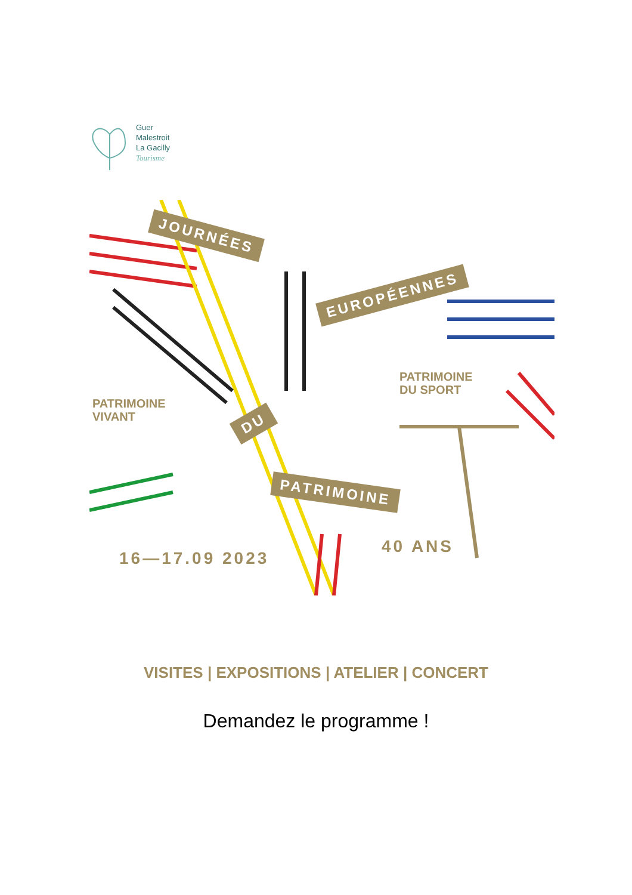Guer
Malestroit
La Gacilly
Tourisme
JOURNÉES
EUROPÉENNES
DU
PATRIMOINE
PATRIMOINE
DU SPORT
PATRIMOINE
VIVANT
40 ANS
16—17.09 2023
VISITES | EXPOSITIONS | ATELIER | CONCERT
Demandez le programme !